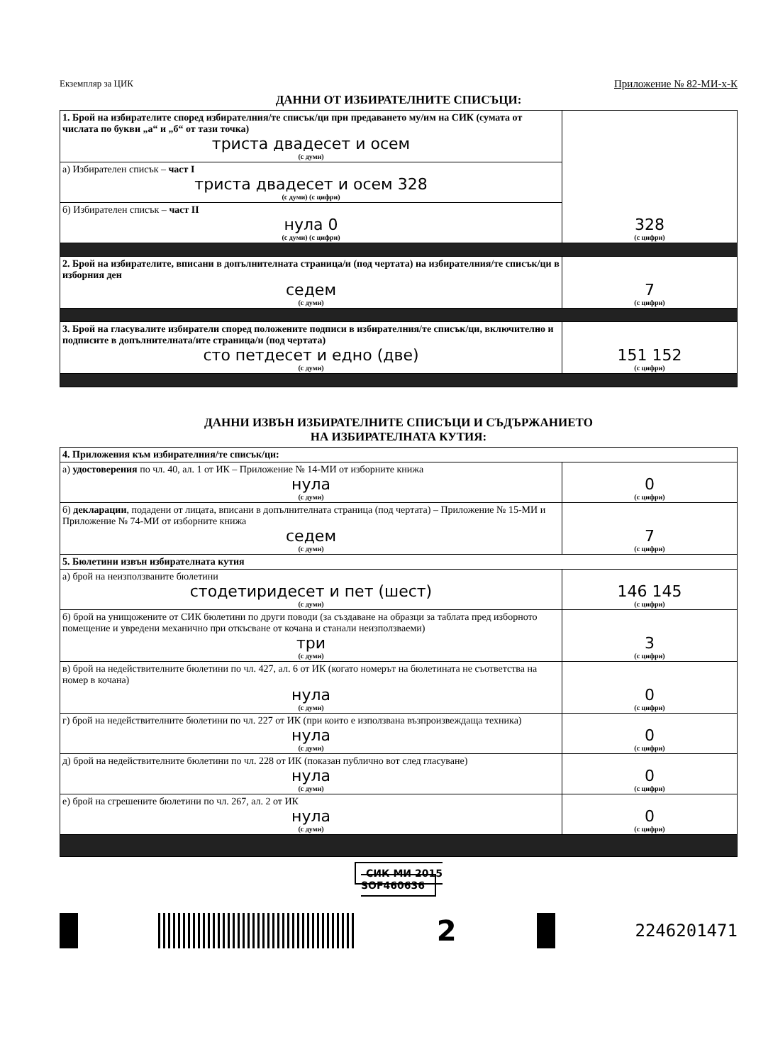Екземпляр за ЦИК Приложение № 82-МИ-х-К
ДАННИ ОТ ИЗБИРАТЕЛНИТЕ СПИСЪЦИ:
| 1. Брой на избирателите според избирателния/те списък/ци при предаването му/им на СИК (сумата от числата по букви „а“ и „б“ от тази точка) триста двадесет и осем (с думи) | 328 (с цифри) |
| а) Избирателен списък – част I триста двадесет и осем 328 (с думи) (с цифри) | |
| б) Избирателен списък – част II нула 0 (с думи) (с цифри) | |
| 2. Брой на избирателите, вписани в допълнителната страница/и (под чертата) на избирателния/те списък/ци в изборния ден седем (с думи) | 7 (с цифри) |
| 3. Брой на гласувалите избиратели според положените подписи в избирателния/те списък/ци, включително и подписите в допълнителната/ите страница/и (под чертата) сто петдесет и едно (две) (с думи) | 151 152 (с цифри) |
ДАННИ ИЗВЪН ИЗБИРАТЕЛНИТЕ СПИСЪЦИ И СЪДЪРЖАНИЕТО
НА ИЗБИРАТЕЛНАТА КУТИЯ:
| 4. Приложения към избирателния/те списък/ци: | |
| а) удостоверения по чл. 40, ал. 1 от ИК – Приложение № 14-МИ от изборните книжа нула (с думи) | 0 (с цифри) |
| б) декларации , подадени от лицата, вписани в допълнителната страница (под чертата) – Приложение № 15-МИ и Приложение № 74-МИ от изборните книжа седем (с думи) | 7 (с цифри) |
| 5. Бюлетини извън избирателната кутия | |
| а) брой на неизползваните бюлетини стодетиридесет и пет (шест) (с думи) | 146 145 (с цифри) |
| б) брой на унищожените от СИК бюлетини по други поводи (за създаване на образци за таблата пред изборното помещение и увредени механично при откъсване от кочана и станали неизползваеми) три (с думи) | 3 (с цифри) |
| в) брой на недействителните бюлетини по чл. 427, ал. 6 от ИК (когато номерът на бюлетината не съответства на номер в кочана) нула (с думи) | 0 (с цифри) |
| г) брой на недействителните бюлетини по чл. 227 от ИК (при които е използвана възпроизвеждаща техника) нула (с думи) | 0 (с цифри) |
| д) брой на недействителните бюлетини по чл. 228 от ИК (показан публично вот след гласуване) нула (с думи) | 0 (с цифри) |
| е) брой на сгрешените бюлетини по чл. 267, ал. 2 от ИК нула (с думи) | 0 (с цифри) |
СИК МИ 2015
SOF460636
2 2246201471